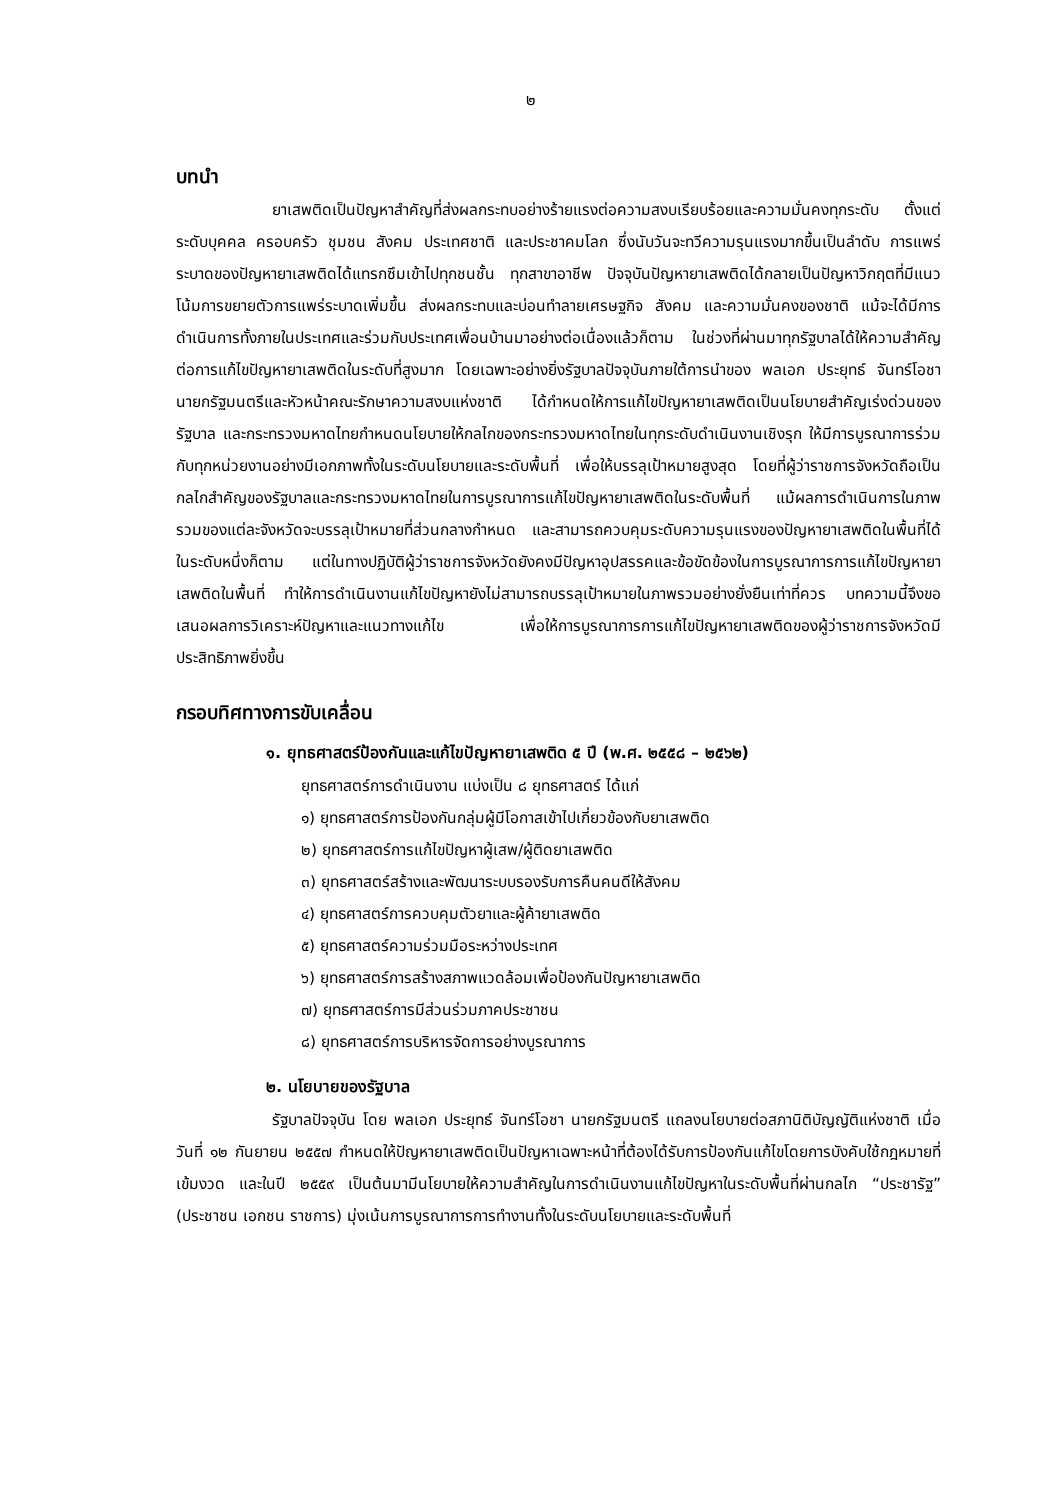๒
บทนำ
ยาเสพติดเป็นปัญหาสำคัญที่ส่งผลกระทบอย่างร้ายแรงต่อความสงบเรียบร้อยและความมั่นคงทุกระดับ ตั้งแต่ระดับบุคคล ครอบครัว ชุมชน สังคม ประเทศชาติ และประชาคมโลก ซึ่งนับวันจะทวีความรุนแรงมากขึ้นเป็นลำดับ การแพร่ระบาดของปัญหายาเสพติดได้แทรกซึมเข้าไปทุกชนชั้น ทุกสาขาอาชีพ ปัจจุบันปัญหายาเสพติดได้กลายเป็นปัญหาวิกฤตที่มีแนวโน้มการขยายตัวการแพร่ระบาดเพิ่มขึ้น ส่งผลกระทบและบ่อนทำลายเศรษฐกิจ สังคม และความมั่นคงของชาติ แม้จะได้มีการดำเนินการทั้งภายในประเทศและร่วมกับประเทศเพื่อนบ้านมาอย่างต่อเนื่องแล้วก็ตาม ในช่วงที่ผ่านมาทุกรัฐบาลได้ให้ความสำคัญต่อการแก้ไขปัญหายาเสพติดในระดับที่สูงมาก โดยเฉพาะอย่างยิ่งรัฐบาลปัจจุบันภายใต้การนำของ พลเอก ประยุทธ์ จันทร์โอชา นายกรัฐมนตรีและหัวหน้าคณะรักษาความสงบแห่งชาติ ได้กำหนดให้การแก้ไขปัญหายาเสพติดเป็นนโยบายสำคัญเร่งด่วนของรัฐบาล และกระทรวงมหาดไทยกำหนดนโยบายให้กลไกของกระทรวงมหาดไทยในทุกระดับดำเนินงานเชิงรุก ให้มีการบูรณาการร่วมกับทุกหน่วยงานอย่างมีเอกภาพทั้งในระดับนโยบายและระดับพื้นที่ เพื่อให้บรรลุเป้าหมายสูงสุด โดยที่ผู้ว่าราชการจังหวัดถือเป็นกลไกสำคัญของรัฐบาลและกระทรวงมหาดไทยในการบูรณาการแก้ไขปัญหายาเสพติดในระดับพื้นที่ แม้ผลการดำเนินการในภาพรวมของแต่ละจังหวัดจะบรรลุเป้าหมายที่ส่วนกลางกำหนด และสามารถควบคุมระดับความรุนแรงของปัญหายาเสพติดในพื้นที่ได้ในระดับหนึ่งก็ตาม แต่ในทางปฏิบัติผู้ว่าราชการจังหวัดยังคงมีปัญหาอุปสรรคและข้อขัดข้องในการบูรณาการการแก้ไขปัญหายาเสพติดในพื้นที่ ทำให้การดำเนินงานแก้ไขปัญหายังไม่สามารถบรรลุเป้าหมายในภาพรวมอย่างยั่งยืนเท่าที่ควร บทความนี้จึงขอเสนอผลการวิเคราะห์ปัญหาและแนวทางแก้ไข เพื่อให้การบูรณาการการแก้ไขปัญหายาเสพติดของผู้ว่าราชการจังหวัดมีประสิทธิภาพยิ่งขึ้น
กรอบทิศทางการขับเคลื่อน
๑. ยุทธศาสตร์ป้องกันและแก้ไขปัญหายาเสพติด ๕ ปี (พ.ศ. ๒๕๕๘ – ๒๕๖๒)
ยุทธศาสตร์การดำเนินงาน แบ่งเป็น ๘ ยุทธศาสตร์ ได้แก่
๑) ยุทธศาสตร์การป้องกันกลุ่มผู้มีโอกาสเข้าไปเกี่ยวข้องกับยาเสพติด
๒) ยุทธศาสตร์การแก้ไขปัญหาผู้เสพ/ผู้ติดยาเสพติด
๓) ยุทธศาสตร์สร้างและพัฒนาระบบรองรับการคืนคนดีให้สังคม
๔) ยุทธศาสตร์การควบคุมตัวยาและผู้ค้ายาเสพติด
๕) ยุทธศาสตร์ความร่วมมือระหว่างประเทศ
๖) ยุทธศาสตร์การสร้างสภาพแวดล้อมเพื่อป้องกันปัญหายาเสพติด
๗) ยุทธศาสตร์การมีส่วนร่วมภาคประชาชน
๘) ยุทธศาสตร์การบริหารจัดการอย่างบูรณาการ
๒. นโยบายของรัฐบาล
รัฐบาลปัจจุบัน โดย พลเอก ประยุทธ์ จันทร์โอชา นายกรัฐมนตรี แถลงนโยบายต่อสภานิติบัญญัติแห่งชาติ เมื่อวันที่ ๑๒ กันยายน ๒๕๕๗ กำหนดให้ปัญหายาเสพติดเป็นปัญหาเฉพาะหน้าที่ต้องได้รับการป้องกันแก้ไขโดยการบังคับใช้กฎหมายที่เข้มงวด และในปี ๒๕๕๙ เป็นต้นมามีนโยบายให้ความสำคัญในการดำเนินงานแก้ไขปัญหาในระดับพื้นที่ผ่านกลไก “ประชารัฐ” (ประชาชน เอกชน ราชการ) มุ่งเน้นการบูรณาการการทำงานทั้งในระดับนโยบายและระดับพื้นที่